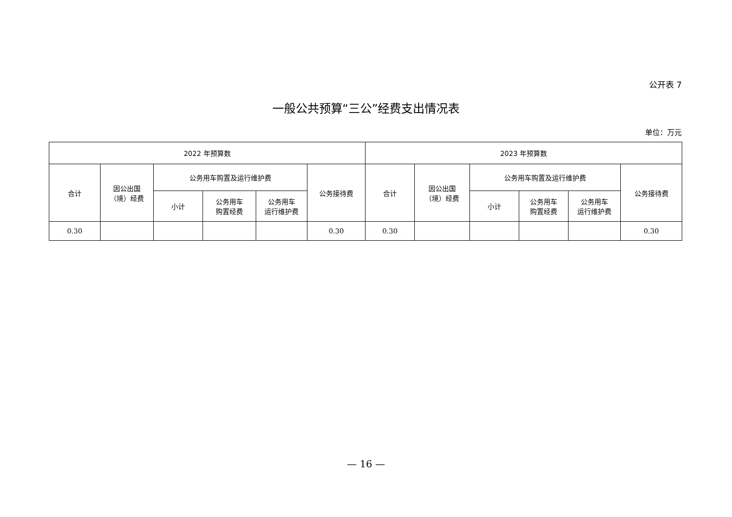公开表 7
一般公共预算“三公”经费支出情况表
单位：万元
| 2022 年预算数 | | | | | | 2023 年预算数 | | | | | |
| --- | --- | --- | --- | --- | --- | --- | --- | --- | --- | --- | --- |
| 合计 | 因公出国 （境）经费 | 公务用车购置及运行维护费 | | | 公务接待费 | 合计 | 因公出国 （境）经费 | 公务用车购置及运行维护费 | | | 公务接待费 |
| | | 小计 | 公务用车 购置经费 | 公务用车 运行维护费 | | | | 小计 | 公务用车 购置经费 | 公务用车 运行维护费 | |
| 0.30 | | | | | 0.30 | 0.30 | | | | | 0.30 |
— 16 —